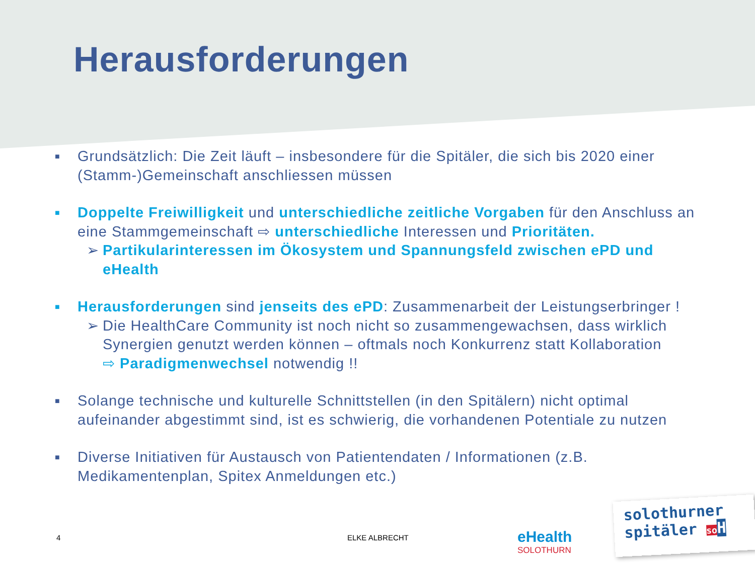Herausforderungen
■ Grundsätzlich: Die Zeit läuft – insbesondere für die Spitäler, die sich bis 2020 einer (Stamm-)Gemeinschaft anschliessen müssen
■ Doppelte Freiwilligkeit und unterschiedliche zeitliche Vorgaben für den Anschluss an eine Stammgemeinschaft ⇨ unterschiedliche Interessen und Prioritäten.
➢ Partikularinteressen im Ökosystem und Spannungsfeld zwischen ePD und eHealth
■ Herausforderungen sind jenseits des ePD: Zusammenarbeit der Leistungserbringer !
➢ Die HealthCare Community ist noch nicht so zusammengewachsen, dass wirklich Synergien genutzt werden können – oftmals noch Konkurrenz statt Kollaboration
⇨ Paradigmenwechsel notwendig !!
■ Solange technische und kulturelle Schnittstellen (in den Spitälern) nicht optimal aufeinander abgestimmt sind, ist es schwierig, die vorhandenen Potentiale zu nutzen
■ Diverse Initiativen für Austausch von Patientendaten / Informationen (z.B. Medikamentenplan, Spitex Anmeldungen etc.)
4 ELKE ALBRECHT eHealth
SOLOTHURN
solothurner
spitäler so H